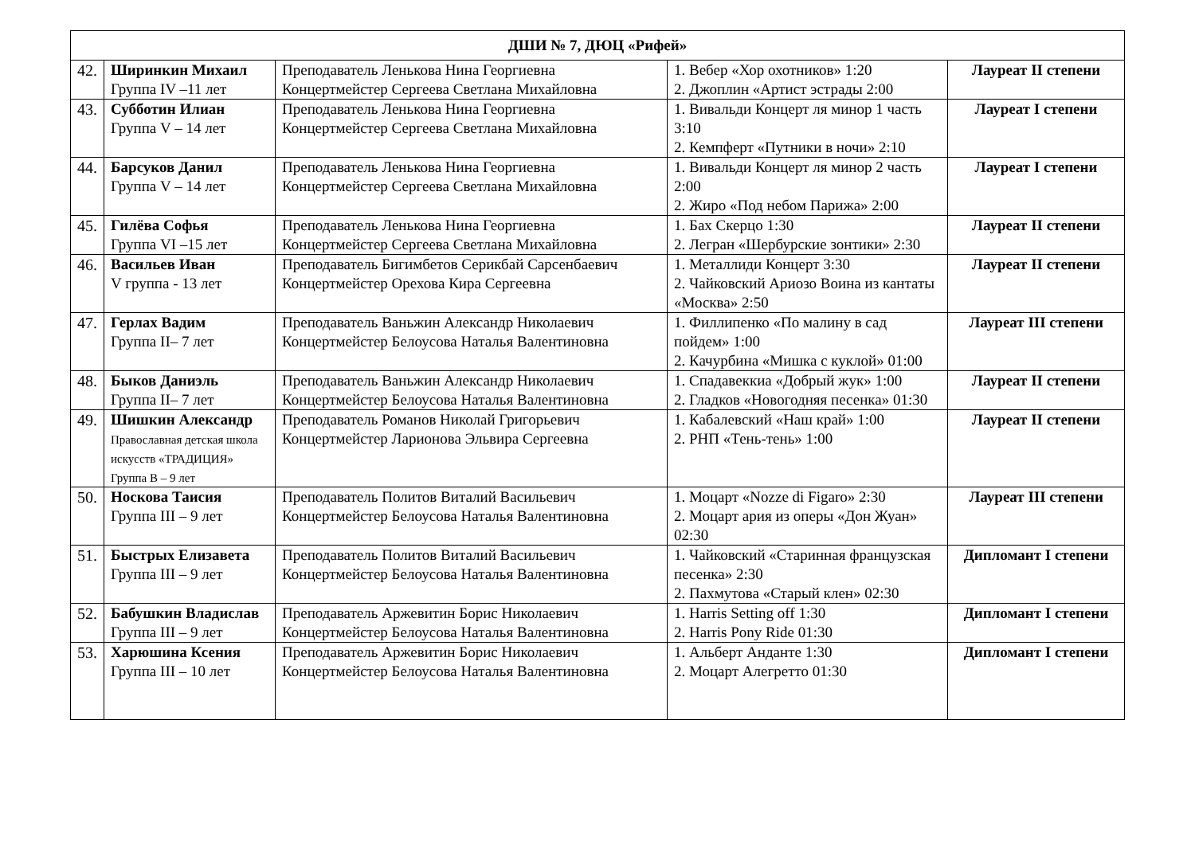| ДШИ № 7, ДЮЦ «Рифей» | | | | |
| --- | --- | --- | --- | --- |
| 42. | Ширинкин Михаил Группа IV –11 лет | Преподаватель Ленькова Нина Георгиевна Концертмейстер Сергеева Светлана Михайловна | 1. Вебер «Хор охотников» 1:20 2. Джоплин «Артист эстрады 2:00 | Лауреат II степени |
| 43. | Субботин Илиан Группа V – 14 лет | Преподаватель Ленькова Нина Георгиевна Концертмейстер Сергеева Светлана Михайловна | 1. Вивальди Концерт ля минор 1 часть 3:10 2. Кемпферт «Путники в ночи» 2:10 | Лауреат I степени |
| 44. | Барсуков Данил Группа V – 14 лет | Преподаватель Ленькова Нина Георгиевна Концертмейстер Сергеева Светлана Михайловна | 1. Вивальди Концерт ля минор 2 часть 2:00 2. Жиро «Под небом Парижа» 2:00 | Лауреат I степени |
| 45. | Гилёва Софья Группа VI –15 лет | Преподаватель Ленькова Нина Георгиевна Концертмейстер Сергеева Светлана Михайловна | 1. Бах Скерцо 1:30 2. Легран «Шербурские зонтики» 2:30 | Лауреат II степени |
| 46. | Васильев Иван V группа - 13 лет | Преподаватель Бигимбетов Серикбай Сарсенбаевич Концертмейстер Орехова Кира Сергеевна | 1. Металлиди Концерт 3:30 2. Чайковский Ариозо Воина из кантаты «Москва» 2:50 | Лауреат II степени |
| 47. | Герлах Вадим Группа II– 7 лет | Преподаватель Ваньжин Александр Николаевич Концертмейстер Белоусова Наталья Валентиновна | 1. Филлипенко «По малину в сад пойдем» 1:00 2. Качурбина «Мишка с куклой» 01:00 | Лауреат III степени |
| 48. | Быков Даниэль Группа II– 7 лет | Преподаватель Ваньжин Александр Николаевич Концертмейстер Белоусова Наталья Валентиновна | 1. Спадавеккиа «Добрый жук» 1:00 2. Гладков «Новогодняя песенка» 01:30 | Лауреат II степени |
| 49. | Шишкин Александр Православная детская школа искусств «ТРАДИЦИЯ» Группа В – 9 лет | Преподаватель Романов Николай Григорьевич Концертмейстер Ларионова Эльвира Сергеевна | 1. Кабалевский «Наш край» 1:00 2. РНП «Тень-тень» 1:00 | Лауреат II степени |
| 50. | Носкова Таисия Группа III – 9 лет | Преподаватель Политов Виталий Васильевич Концертмейстер Белоусова Наталья Валентиновна | 1. Моцарт «Nozze di Figaro» 2:30 2. Моцарт ария из оперы «Дон Жуан» 02:30 | Лауреат III степени |
| 51. | Быстрых Елизавета Группа III – 9 лет | Преподаватель Политов Виталий Васильевич Концертмейстер Белоусова Наталья Валентиновна | 1. Чайковский «Старинная французская песенка» 2:30 2. Пахмутова «Старый клен» 02:30 | Дипломант I степени |
| 52. | Бабушкин Владислав Группа III – 9 лет | Преподаватель Аржевитин Борис Николаевич Концертмейстер Белоусова Наталья Валентиновна | 1. Harris Setting off 1:30 2. Harris Pony Ride 01:30 | Дипломант I степени |
| 53. | Харюшина Ксения Группа III – 10 лет | Преподаватель Аржевитин Борис Николаевич Концертмейстер Белоусова Наталья Валентиновна | 1. Альберт Анданте 1:30 2. Моцарт Алегретто 01:30 | Дипломант I степени |